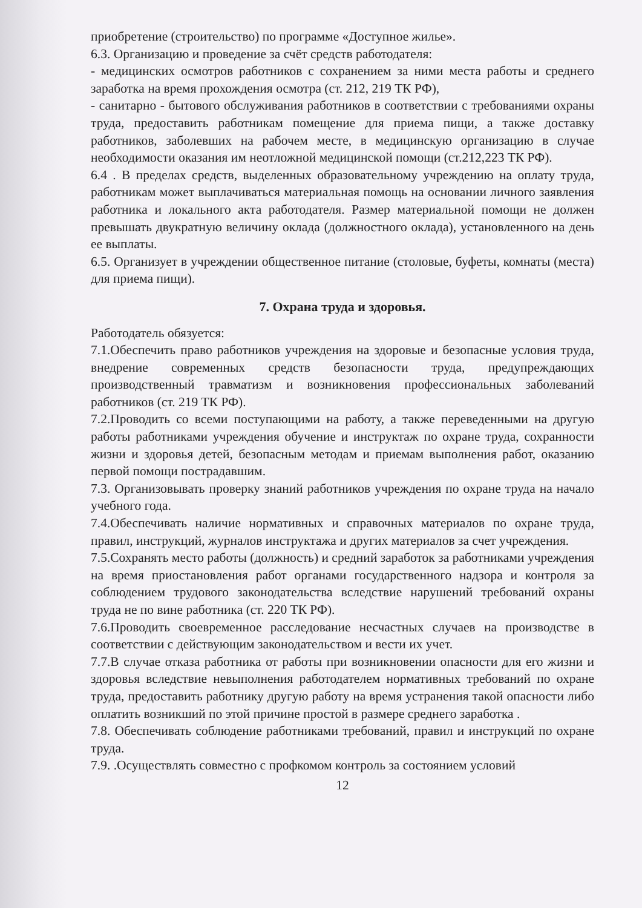приобретение (строительство) по программе «Доступное жилье».
6.3. Организацию и проведение за счёт средств работодателя:
- медицинских осмотров работников с сохранением за ними места работы и среднего заработка на время прохождения осмотра (ст. 212, 219 ТК РФ),
- санитарно - бытового обслуживания работников в соответствии с требованиями охраны труда, предоставить работникам помещение для приема пищи, а также доставку работников, заболевших на рабочем месте, в медицинскую организацию в случае необходимости оказания им неотложной медицинской помощи (ст.212,223 ТК РФ).
6.4 . В пределах средств, выделенных образовательному учреждению на оплату труда, работникам может выплачиваться материальная помощь на основании личного заявления работника и локального акта работодателя. Размер материальной помощи не должен превышать двукратную величину оклада (должностного оклада), установленного на день ее выплаты.
6.5. Организует в учреждении общественное питание (столовые, буфеты, комнаты (места) для приема пищи).
7. Охрана труда и здоровья.
Работодатель обязуется:
7.1.Обеспечить право работников учреждения на здоровые и безопасные условия труда, внедрение современных средств безопасности труда, предупреждающих производственный травматизм и возникновения профессиональных заболеваний работников (ст. 219 ТК РФ).
7.2.Проводить со всеми поступающими на работу, а также переведенными на другую работы работниками учреждения обучение и инструктаж по охране труда, сохранности жизни и здоровья детей, безопасным методам и приемам выполнения работ, оказанию первой помощи пострадавшим.
7.3. Организовывать проверку знаний работников учреждения по охране труда на начало учебного года.
7.4.Обеспечивать наличие нормативных и справочных материалов по охране труда, правил, инструкций, журналов инструктажа и других материалов за счет учреждения.
7.5.Сохранять место работы (должность) и средний заработок за работниками учреждения на время приостановления работ органами государственного надзора и контроля за соблюдением трудового законодательства вследствие нарушений требований охраны труда не по вине работника (ст. 220 ТК РФ).
7.6.Проводить своевременное расследование несчастных случаев на производстве в соответствии с действующим законодательством и вести их учет.
7.7.В случае отказа работника от работы при возникновении опасности для его жизни и здоровья вследствие невыполнения работодателем нормативных требований по охране труда, предоставить работнику другую работу на время устранения такой опасности либо оплатить возникший по этой причине простой в размере среднего заработка .
7.8. Обеспечивать соблюдение работниками требований, правил и инструкций по охране труда.
7.9. .Осуществлять совместно с профкомом контроль за состоянием условий
12